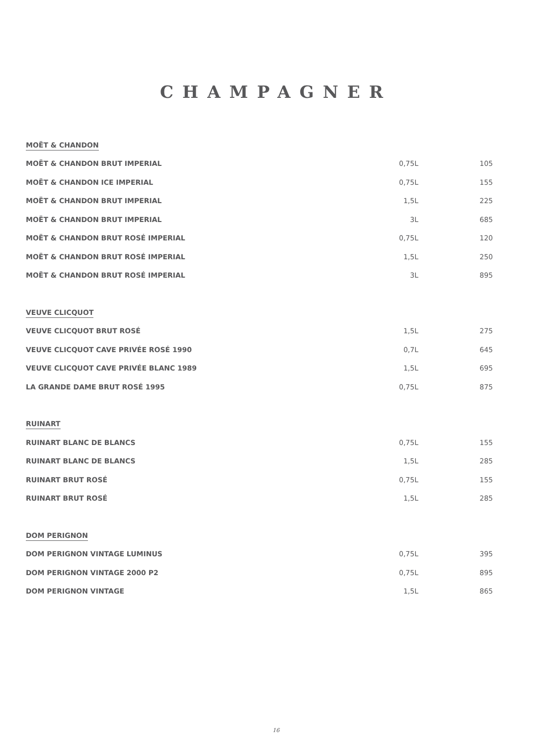CHAMPAGNER
| MOËT & CHANDON | | |
| MOËT & CHANDON BRUT IMPERIAL | 0,75L | 105 |
| MOËT & CHANDON ICE IMPERIAL | 0,75L | 155 |
| MOËT & CHANDON BRUT IMPERIAL | 1,5L | 225 |
| MOËT & CHANDON BRUT IMPERIAL | 3L | 685 |
| MOËT & CHANDON BRUT ROSÉ IMPERIAL | 0,75L | 120 |
| MOËT & CHANDON BRUT ROSÉ IMPERIAL | 1,5L | 250 |
| MOËT & CHANDON BRUT ROSÉ IMPERIAL | 3L | 895 |
| VEUVE CLICQUOT | | |
| VEUVE CLICQUOT BRUT ROSÉ | 1,5L | 275 |
| VEUVE CLICQUOT CAVE PRIVÉE ROSÉ 1990 | 0,7L | 645 |
| VEUVE CLICQUOT CAVE PRIVÉE BLANC 1989 | 1,5L | 695 |
| LA GRANDE DAME BRUT ROSÉ 1995 | 0,75L | 875 |
| RUINART | | |
| RUINART BLANC DE BLANCS | 0,75L | 155 |
| RUINART BLANC DE BLANCS | 1,5L | 285 |
| RUINART BRUT ROSÉ | 0,75L | 155 |
| RUINART BRUT ROSÉ | 1,5L | 285 |
| DOM PERIGNON | | |
| DOM PERIGNON VINTAGE LUMINUS | 0,75L | 395 |
| DOM PERIGNON VINTAGE 2000 P2 | 0,75L | 895 |
| DOM PERIGNON VINTAGE | 1,5L | 865 |
16